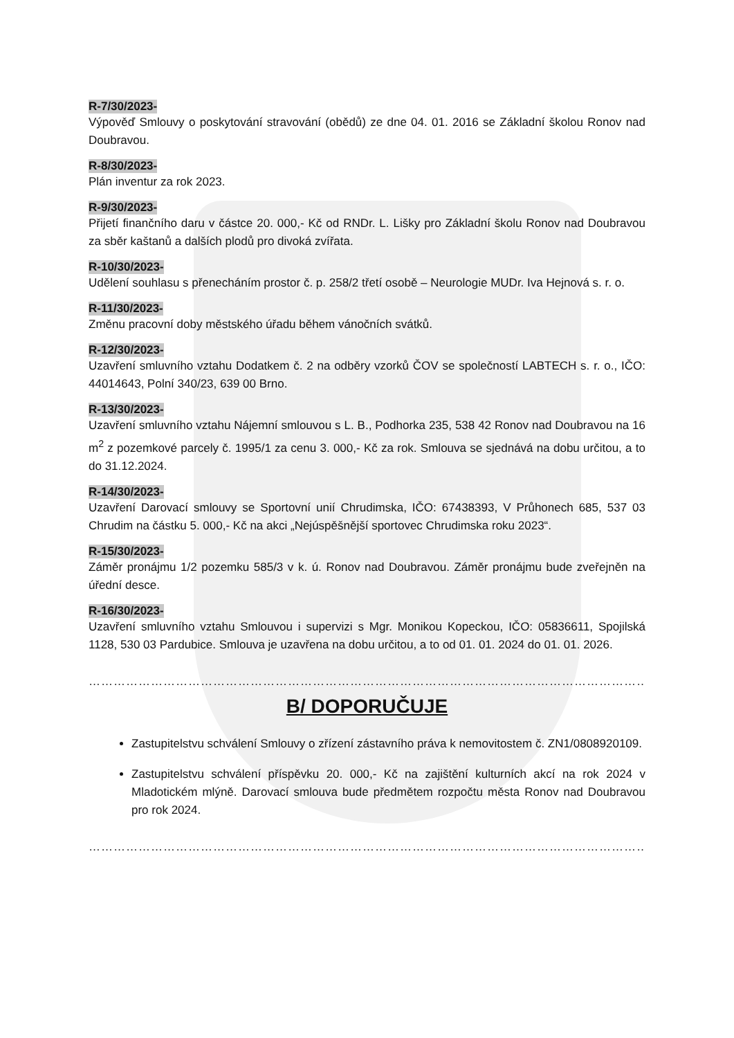R-7/30/2023-
Výpověď Smlouvy o poskytování stravování (obědů) ze dne 04. 01. 2016 se Základní školou Ronov nad Doubravou.
R-8/30/2023-
Plán inventur za rok 2023.
R-9/30/2023-
Přijetí finančního daru v částce 20. 000,- Kč od RNDr. L. Lišky pro Základní školu Ronov nad Doubravou za sběr kaštanů a dalších plodů pro divoká zvířata.
R-10/30/2023-
Udělení souhlasu s přenecháním prostor č. p. 258/2 třetí osobě – Neurologie MUDr. Iva Hejnová s. r. o.
R-11/30/2023-
Změnu pracovní doby městského úřadu během vánočních svátků.
R-12/30/2023-
Uzavření smluvního vztahu Dodatkem č. 2 na odběry vzorků ČOV se společností LABTECH s. r. o., IČO: 44014643, Polní 340/23, 639 00 Brno.
R-13/30/2023-
Uzavření smluvního vztahu Nájemní smlouvou s L. B., Podhorka 235, 538 42 Ronov nad Doubravou na 16 m<sup>2</sup> z pozemkové parcely č. 1995/1 za cenu 3. 000,- Kč za rok. Smlouva se sjednává na dobu určitou, a to do 31.12.2024.
R-14/30/2023-
Uzavření Darovací smlouvy se Sportovní unií Chrudimska, IČO: 67438393, V Průhonech 685, 537 03 Chrudim na částku 5. 000,- Kč na akci „Nejúspěšnější sportovec Chrudimska roku 2023“.
R-15/30/2023-
Záměr pronájmu 1/2 pozemku 585/3 v k. ú. Ronov nad Doubravou. Záměr pronájmu bude zveřejněn na úřední desce.
R-16/30/2023-
Uzavření smluvního vztahu Smlouvou i supervizi s Mgr. Monikou Kopeckou, IČO: 05836611, Spojilská 1128, 530 03 Pardubice. Smlouva je uzavřena na dobu určitou, a to od 01. 01. 2024 do 01. 01. 2026.
…………………………………………………………………………………………………………………………………………
B/ DOPORUČUJE
Zastupitelstvu schválení Smlouvy o zřízení zástavního práva k nemovitostem č. ZN1/0808920109.
Zastupitelstvu schválení příspěvku 20. 000,- Kč na zajištění kulturních akcí na rok 2024 v Mladotickém mlýně. Darovací smlouva bude předmětem rozpočtu města Ronov nad Doubravou pro rok 2024.
…………………………………………………………………………………………………………………………………………